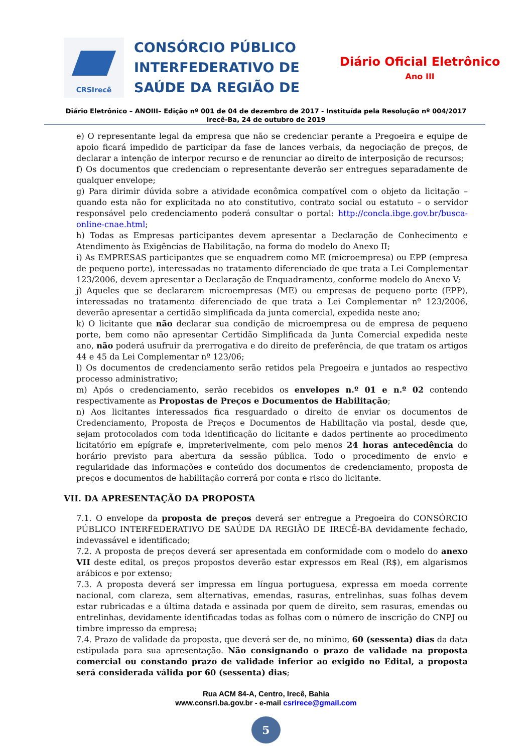CRSIrecê
CONSÓRCIO PÚBLICO INTERFEDERATIVO DE SAÚDE DA REGIÃO DE
Diário Oficial Eletrônico
Ano III
Diário Eletrônico – ANOIII– Edição nº 001 de 04 de dezembro de 2017 - Instituída pela Resolução nº 004/2017
Irecê-Ba, 24 de outubro de 2019
e) O representante legal da empresa que não se credenciar perante a Pregoeira e equipe de apoio ficará impedido de participar da fase de lances verbais, da negociação de preços, de declarar a intenção de interpor recurso e de renunciar ao direito de interposição de recursos;
f) Os documentos que credenciam o representante deverão ser entregues separadamente de qualquer envelope;
g) Para dirimir dúvida sobre a atividade econômica compatível com o objeto da licitação – quando esta não for explicitada no ato constitutivo, contrato social ou estatuto – o servidor responsável pelo credenciamento poderá consultar o portal: http://concla.ibge.gov.br/busca-online-cnae.html;
h) Todas as Empresas participantes devem apresentar a Declaração de Conhecimento e Atendimento às Exigências de Habilitação, na forma do modelo do Anexo II;
i) As EMPRESAS participantes que se enquadrem como ME (microempresa) ou EPP (empresa de pequeno porte), interessadas no tratamento diferenciado de que trata a Lei Complementar 123/2006, devem apresentar a Declaração de Enquadramento, conforme modelo do Anexo V;
j) Aqueles que se declararem microempresas (ME) ou empresas de pequeno porte (EPP), interessadas no tratamento diferenciado de que trata a Lei Complementar nº 123/2006, deverão apresentar a certidão simplificada da junta comercial, expedida neste ano;
k) O licitante que não declarar sua condição de microempresa ou de empresa de pequeno porte, bem como não apresentar Certidão Simplificada da Junta Comercial expedida neste ano, não poderá usufruir da prerrogativa e do direito de preferência, de que tratam os artigos 44 e 45 da Lei Complementar nº 123/06;
l) Os documentos de credenciamento serão retidos pela Pregoeira e juntados ao respectivo processo administrativo;
m) Após o credenciamento, serão recebidos os envelopes n.º 01 e n.º 02 contendo respectivamente as Propostas de Preços e Documentos de Habilitação;
n) Aos licitantes interessados fica resguardado o direito de enviar os documentos de Credenciamento, Proposta de Preços e Documentos de Habilitação via postal, desde que, sejam protocolados com toda identificação do licitante e dados pertinente ao procedimento licitatório em epígrafe e, impreterivelmente, com pelo menos 24 horas antecedência do horário previsto para abertura da sessão pública. Todo o procedimento de envio e regularidade das informações e conteúdo dos documentos de credenciamento, proposta de preços e documentos de habilitação correrá por conta e risco do licitante.
VII. DA APRESENTAÇÃO DA PROPOSTA
7.1. O envelope da proposta de preços deverá ser entregue a Pregoeira do CONSÓRCIO PÚBLICO INTERFEDERATIVO DE SAÚDE DA REGIÃO DE IRECÊ-BA devidamente fechado, indevassável e identificado;
7.2. A proposta de preços deverá ser apresentada em conformidade com o modelo do anexo VII deste edital, os preços propostos deverão estar expressos em Real (R$), em algarismos arábicos e por extenso;
7.3. A proposta deverá ser impressa em língua portuguesa, expressa em moeda corrente nacional, com clareza, sem alternativas, emendas, rasuras, entrelinhas, suas folhas devem estar rubricadas e a última datada e assinada por quem de direito, sem rasuras, emendas ou entrelinhas, devidamente identificadas todas as folhas com o número de inscrição do CNPJ ou timbre impresso da empresa;
7.4. Prazo de validade da proposta, que deverá ser de, no mínimo, 60 (sessenta) dias da data estipulada para sua apresentação. Não consignando o prazo de validade na proposta comercial ou constando prazo de validade inferior ao exigido no Edital, a proposta será considerada válida por 60 (sessenta) dias;
Rua ACM 84-A, Centro, Irecê, Bahia
www.consri.ba.gov.br - e-mail csrirece@gmail.com
5